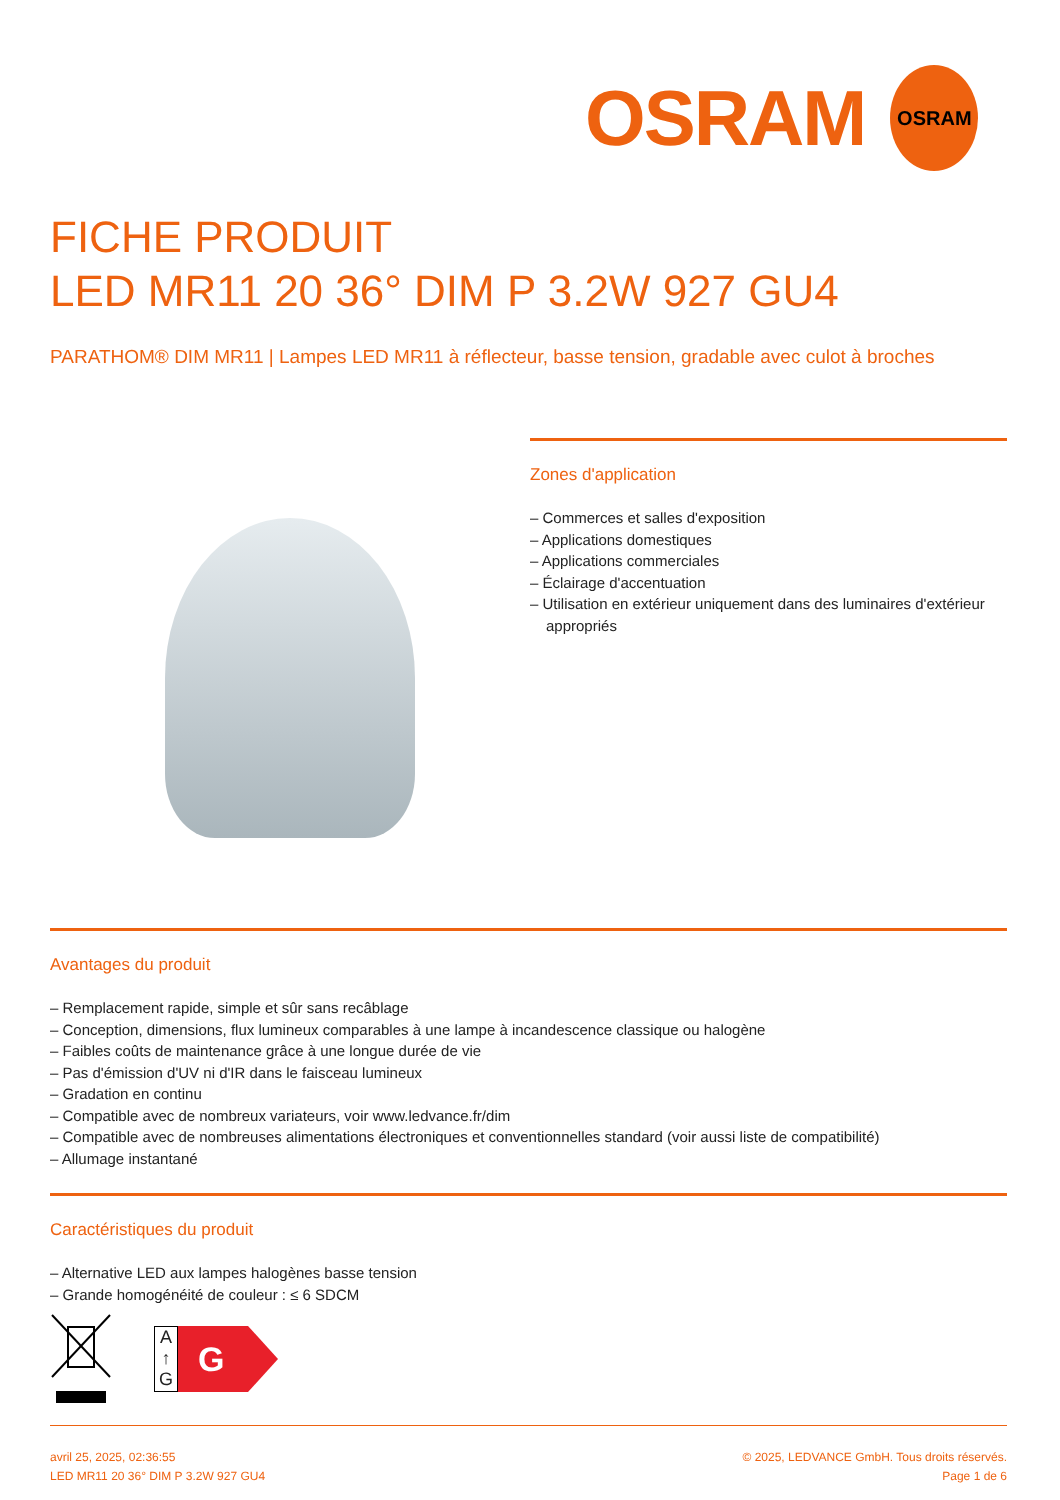OSRAM
OSRAM
FICHE PRODUIT
LED MR11 20 36° DIM P 3.2W 927 GU4
PARATHOM® DIM MR11 | Lampes LED MR11 à réflecteur, basse tension, gradable avec culot à broches
Zones d'application
– Commerces et salles d'exposition
– Applications domestiques
– Applications commerciales
– Éclairage d'accentuation
– Utilisation en extérieur uniquement dans des luminaires d'extérieur appropriés
Avantages du produit
– Remplacement rapide, simple et sûr sans recâblage
– Conception, dimensions, flux lumineux comparables à une lampe à incandescence classique ou halogène
– Faibles coûts de maintenance grâce à une longue durée de vie
– Pas d'émission d'UV ni d'IR dans le faisceau lumineux
– Gradation en continu
– Compatible avec de nombreux variateurs, voir www.ledvance.fr/dim
– Compatible avec de nombreuses alimentations électroniques et conventionnelles standard (voir aussi liste de compatibilité)
– Allumage instantané
Caractéristiques du produit
– Alternative LED aux lampes halogènes basse tension
– Grande homogénéité de couleur : ≤ 6 SDCM
A
↑
G
G
avril 25, 2025, 02:36:55
LED MR11 20 36° DIM P 3.2W 927 GU4
© 2025, LEDVANCE GmbH. Tous droits réservés.
Page 1 de 6